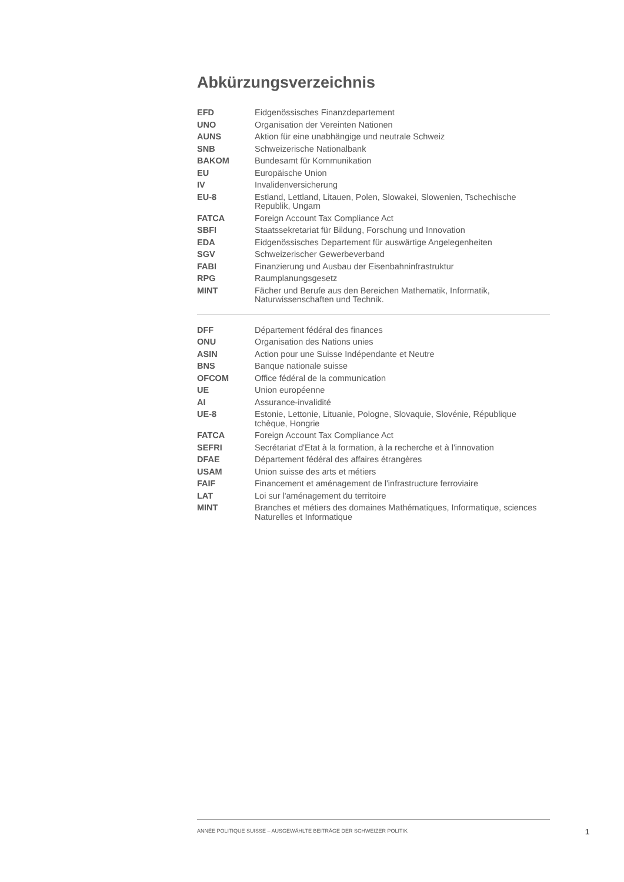Abkürzungsverzeichnis
| EFD | Eidgenössisches Finanzdepartement |
| UNO | Organisation der Vereinten Nationen |
| AUNS | Aktion für eine unabhängige und neutrale Schweiz |
| SNB | Schweizerische Nationalbank |
| BAKOM | Bundesamt für Kommunikation |
| EU | Europäische Union |
| IV | Invalidenversicherung |
| EU-8 | Estland, Lettland, Litauen, Polen, Slowakei, Slowenien, Tschechische Republik, Ungarn |
| FATCA | Foreign Account Tax Compliance Act |
| SBFI | Staatssekretariat für Bildung, Forschung und Innovation |
| EDA | Eidgenössisches Departement für auswärtige Angelegenheiten |
| SGV | Schweizerischer Gewerbeverband |
| FABI | Finanzierung und Ausbau der Eisenbahninfrastruktur |
| RPG | Raumplanungsgesetz |
| MINT | Fächer und Berufe aus den Bereichen Mathematik, Informatik, Naturwissenschaften und Technik. |
| DFF | Département fédéral des finances |
| ONU | Organisation des Nations unies |
| ASIN | Action pour une Suisse Indépendante et Neutre |
| BNS | Banque nationale suisse |
| OFCOM | Office fédéral de la communication |
| UE | Union européenne |
| AI | Assurance-invalidité |
| UE-8 | Estonie, Lettonie, Lituanie, Pologne, Slovaquie, Slovénie, République tchèque, Hongrie |
| FATCA | Foreign Account Tax Compliance Act |
| SEFRI | Secrétariat d'Etat à la formation, à la recherche et à l'innovation |
| DFAE | Département fédéral des affaires étrangères |
| USAM | Union suisse des arts et métiers |
| FAIF | Financement et aménagement de l'infrastructure ferroviaire |
| LAT | Loi sur l'aménagement du territoire |
| MINT | Branches et métiers des domaines Mathématiques, Informatique, sciences Naturelles et Informatique |
ANNÉE POLITIQUE SUISSE – AUSGEWÄHLTE BEITRÄGE DER SCHWEIZER POLITIK
1